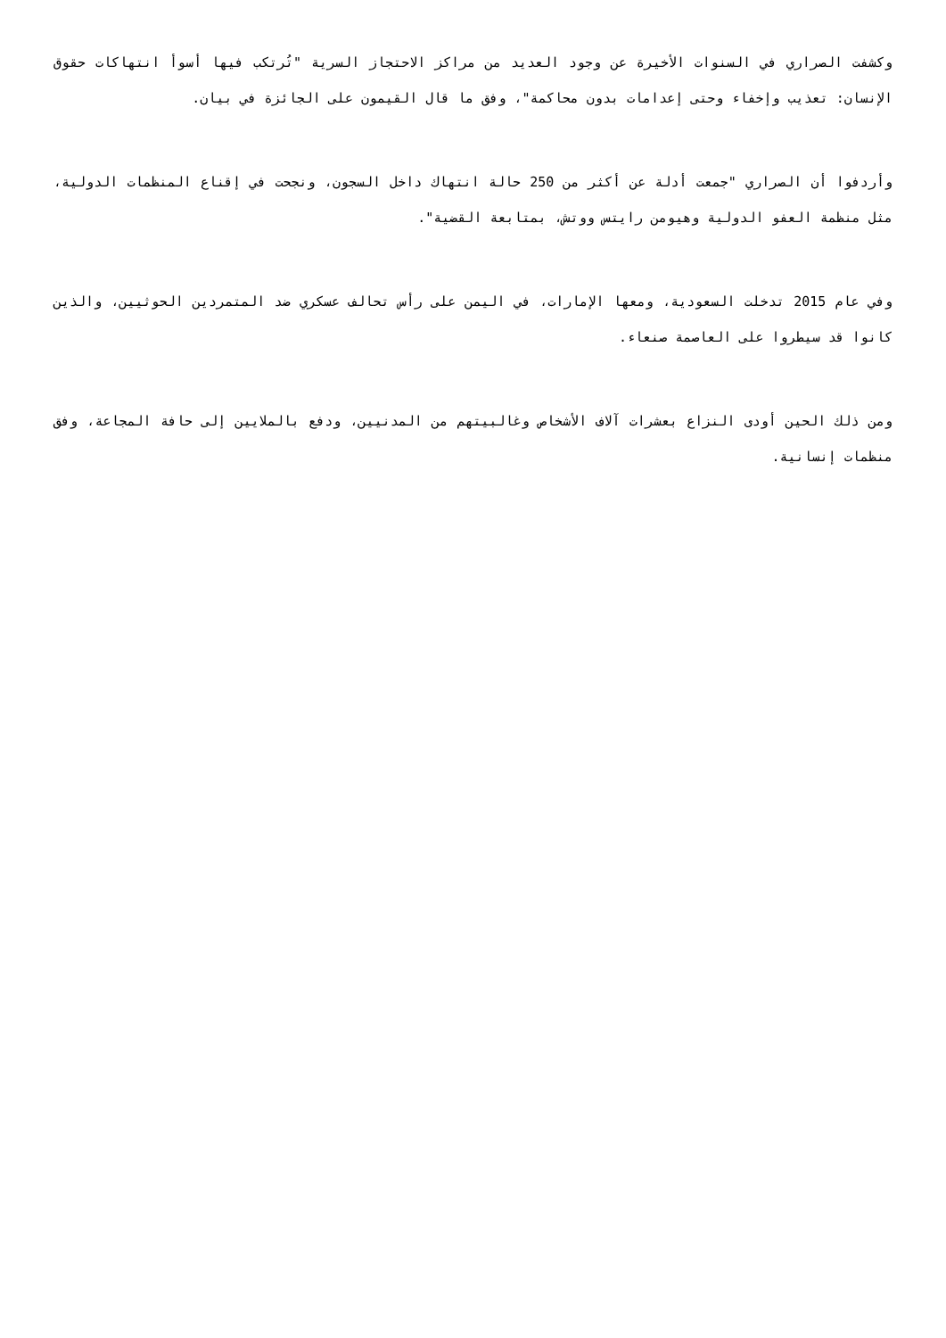وكشفت الصراري في السنوات الأخيرة عن وجود العديد من مراكز الاحتجاز السرية "تُرتكب فيها أسوأ انتهاكات حقوق الإنسان: تعذيب وإخفاء وحتى إعدامات بدون محاكمة"، وفق ما قال القيمون على الجائزة في بيان.
وأردفوا أن الصراري "جمعت أدلة عن أكثر من 250 حالة انتهاك داخل السجون، ونجحت في إقناع المنظمات الدولية، مثل منظمة العفو الدولية وهيومن رايتس ووتش، بمتابعة القضية".
وفي عام 2015 تدخلت السعودية، ومعها الإمارات، في اليمن على رأس تحالف عسكري ضد المتمردين الحوثيين، والذين كانوا قد سيطروا على العاصمة صنعاء.
ومن ذلك الحين أودى النزاع بعشرات آلاف الأشخاص وغالبيتهم من المدنيين، ودفع بالملايين إلى حافة المجاعة، وفق منظمات إنسانية.